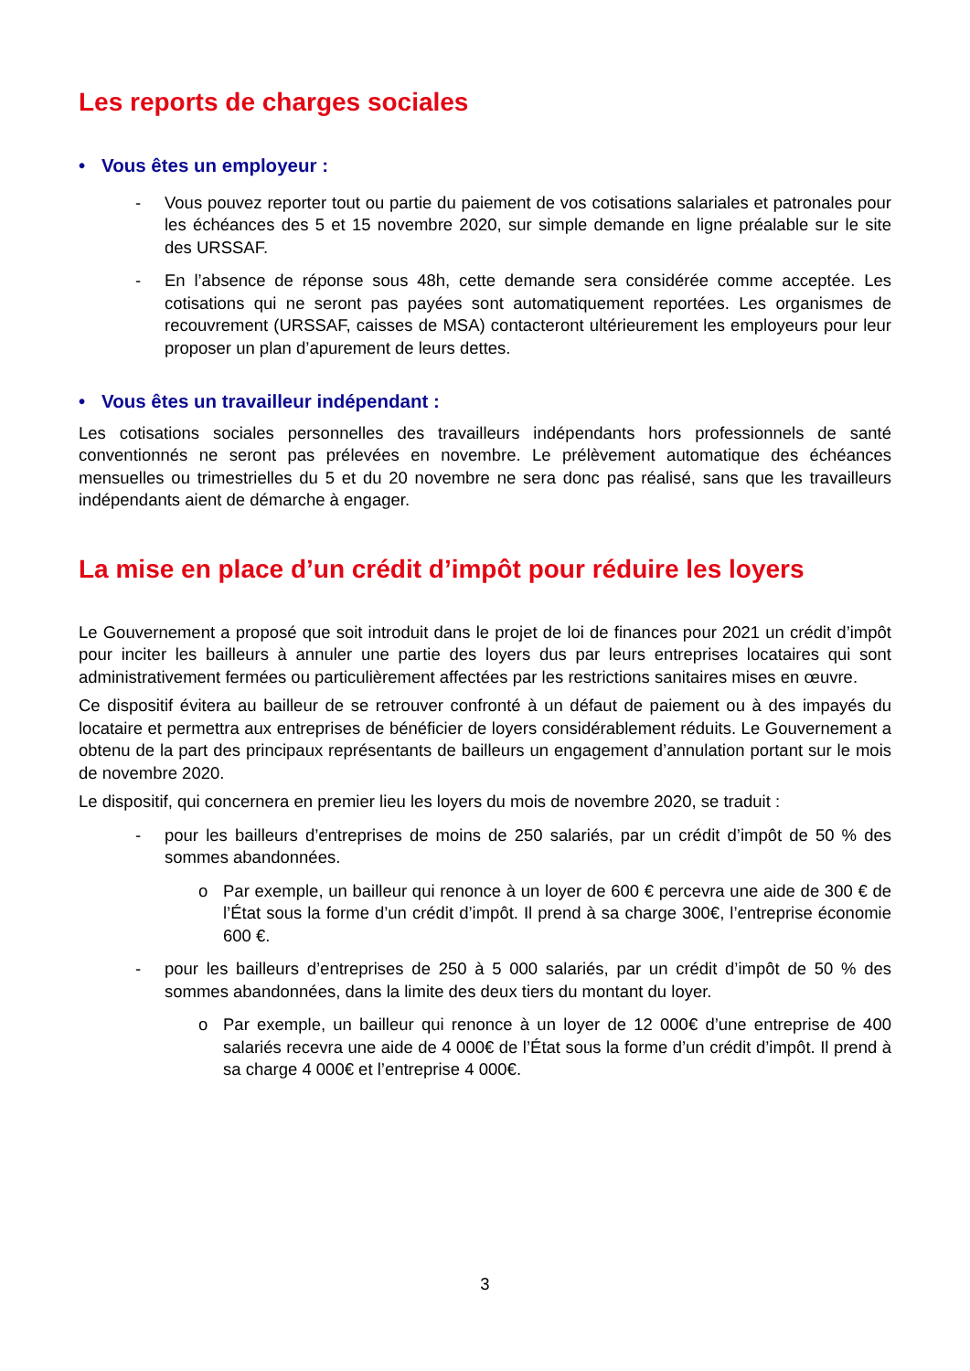Les reports de charges sociales
• Vous êtes un employeur :
- Vous pouvez reporter tout ou partie du paiement de vos cotisations salariales et patronales pour les échéances des 5 et 15 novembre 2020, sur simple demande en ligne préalable sur le site des URSSAF.
- En l’absence de réponse sous 48h, cette demande sera considérée comme acceptée. Les cotisations qui ne seront pas payées sont automatiquement reportées. Les organismes de recouvrement (URSSAF, caisses de MSA) contacteront ultérieurement les employeurs pour leur proposer un plan d’apurement de leurs dettes.
• Vous êtes un travailleur indépendant :
Les cotisations sociales personnelles des travailleurs indépendants hors professionnels de santé conventionnés ne seront pas prélevées en novembre. Le prélèvement automatique des échéances mensuelles ou trimestrielles du 5 et du 20 novembre ne sera donc pas réalisé, sans que les travailleurs indépendants aient de démarche à engager.
La mise en place d’un crédit d’impôt pour réduire les loyers
Le Gouvernement a proposé que soit introduit dans le projet de loi de finances pour 2021 un crédit d’impôt pour inciter les bailleurs à annuler une partie des loyers dus par leurs entreprises locataires qui sont administrativement fermées ou particulièrement affectées par les restrictions sanitaires mises en œuvre.
Ce dispositif évitera au bailleur de se retrouver confronté à un défaut de paiement ou à des impayés du locataire et permettra aux entreprises de bénéficier de loyers considérablement réduits. Le Gouvernement a obtenu de la part des principaux représentants de bailleurs un engagement d’annulation portant sur le mois de novembre 2020.
Le dispositif, qui concernera en premier lieu les loyers du mois de novembre 2020, se traduit :
- pour les bailleurs d’entreprises de moins de 250 salariés, par un crédit d’impôt de 50 % des sommes abandonnées.
o Par exemple, un bailleur qui renonce à un loyer de 600 € percevra une aide de 300 € de l’État sous la forme d’un crédit d’impôt. Il prend à sa charge 300€, l’entreprise économie 600 €.
- pour les bailleurs d’entreprises de 250 à 5 000 salariés, par un crédit d’impôt de 50 % des sommes abandonnées, dans la limite des deux tiers du montant du loyer.
o Par exemple, un bailleur qui renonce à un loyer de 12 000€ d’une entreprise de 400 salariés recevra une aide de 4 000€ de l’État sous la forme d’un crédit d’impôt. Il prend à sa charge 4 000€ et l’entreprise 4 000€.
3